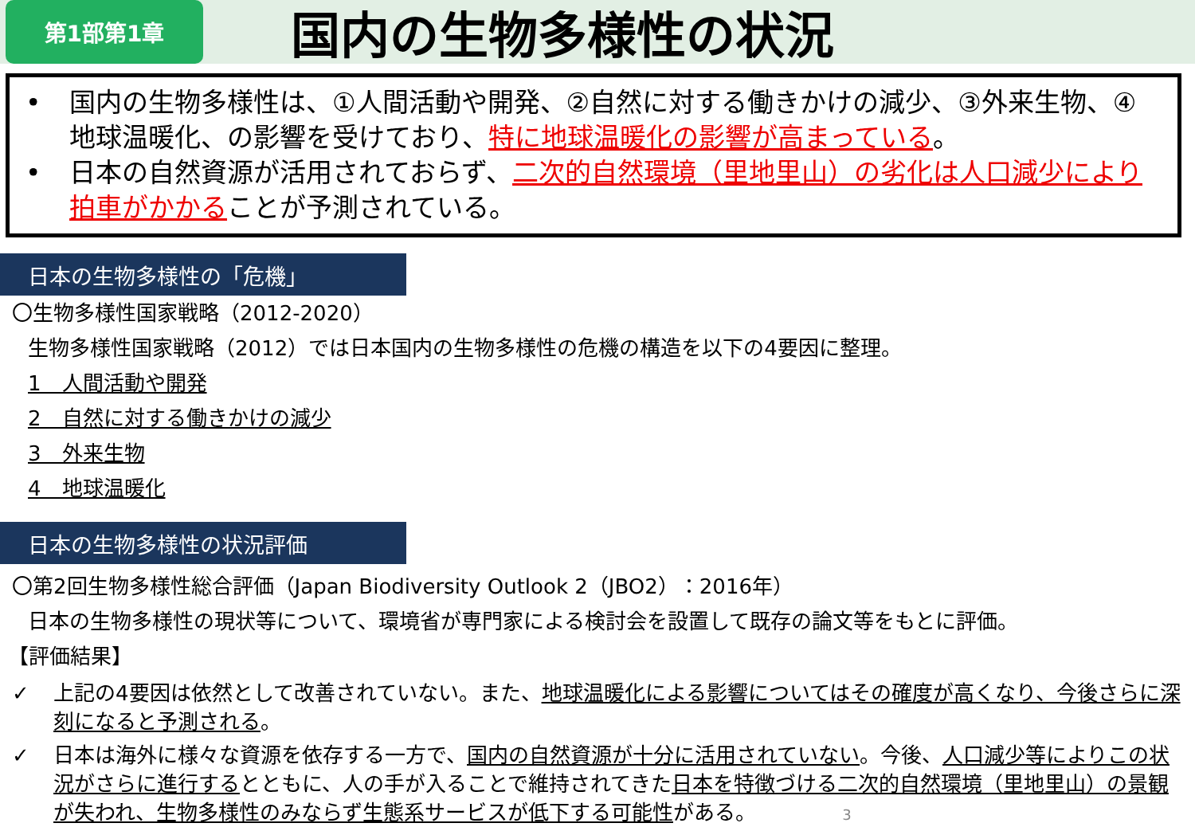第1部第1章
国内の生物多様性の状況
• 国内の生物多様性は、①人間活動や開発、②自然に対する働きかけの減少、③外来生物、④地球温暖化、の影響を受けており、特に地球温暖化の影響が高まっている。
• 日本の自然資源が活用されておらず、二次的自然環境（里地里山）の劣化は人口減少により拍車がかかることが予測されている。
日本の生物多様性の「危機」
〇生物多様性国家戦略（2012-2020）
生物多様性国家戦略（2012）では日本国内の生物多様性の危機の構造を以下の4要因に整理。
1　人間活動や開発
2　自然に対する働きかけの減少
3　外来生物
4　地球温暖化
日本の生物多様性の状況評価
〇第2回生物多様性総合評価（Japan Biodiversity Outlook 2（JBO2）：2016年）
日本の生物多様性の現状等について、環境省が専門家による検討会を設置して既存の論文等をもとに評価。
【評価結果】
✓ 上記の4要因は依然として改善されていない。また、地球温暖化による影響についてはその確度が高くなり、今後さらに深刻になると予測される。
✓ 日本は海外に様々な資源を依存する一方で、国内の自然資源が十分に活用されていない。今後、人口減少等によりこの状況がさらに進行するとともに、人の手が入ることで維持されてきた日本を特徴づける二次的自然環境（里地里山）の景観が失われ、生物多様性のみならず生態系サービスが低下する可能性がある。 3